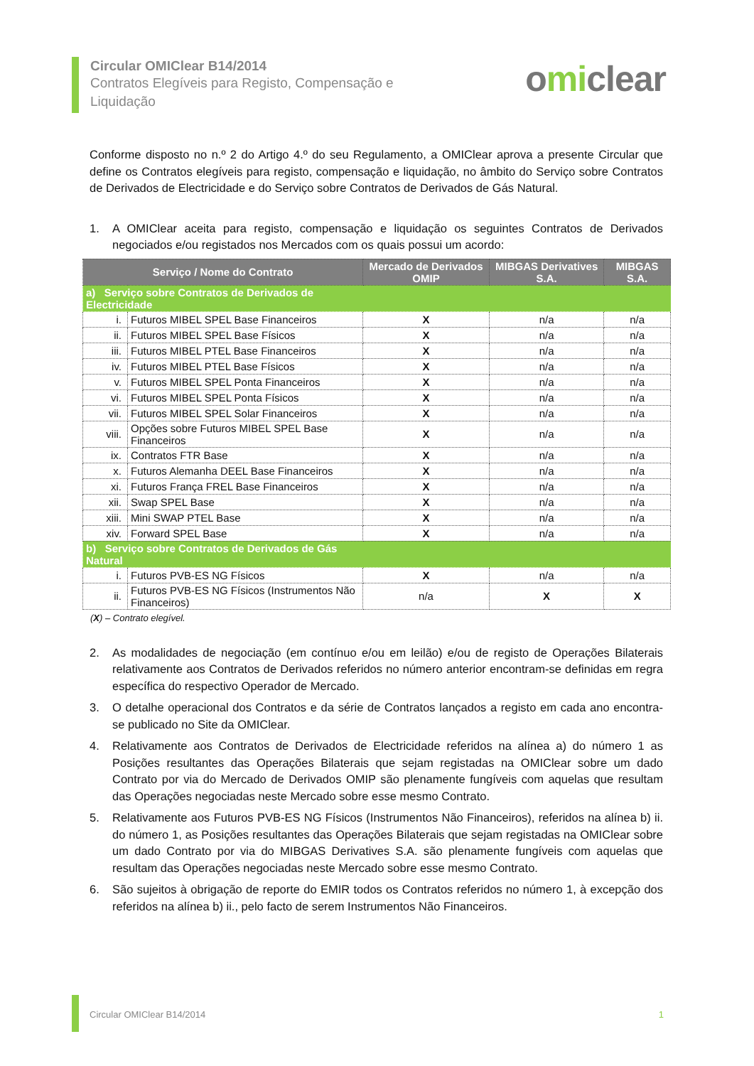Circular OMIClear B14/2014
Contratos Elegíveis para Registo, Compensação e Liquidação
omiclear
Conforme disposto no n.º 2 do Artigo 4.º do seu Regulamento, a OMIClear aprova a presente Circular que define os Contratos elegíveis para registo, compensação e liquidação, no âmbito do Serviço sobre Contratos de Derivados de Electricidade e do Serviço sobre Contratos de Derivados de Gás Natural.
1. A OMIClear aceita para registo, compensação e liquidação os seguintes Contratos de Derivados negociados e/ou registados nos Mercados com os quais possui um acordo:
| Serviço / Nome do Contrato | | Mercado de Derivados OMIP | MIBGAS Derivatives S.A. | MIBGAS S.A. |
| --- | --- | --- | --- | --- |
| a) Serviço sobre Contratos de Derivados de Electricidade | | | | |
| i. | Futuros MIBEL SPEL Base Financeiros | X | n/a | n/a |
| ii. | Futuros MIBEL SPEL Base Físicos | X | n/a | n/a |
| iii. | Futuros MIBEL PTEL Base Financeiros | X | n/a | n/a |
| iv. | Futuros MIBEL PTEL Base Físicos | X | n/a | n/a |
| v. | Futuros MIBEL SPEL Ponta Financeiros | X | n/a | n/a |
| vi. | Futuros MIBEL SPEL Ponta Físicos | X | n/a | n/a |
| vii. | Futuros MIBEL SPEL Solar Financeiros | X | n/a | n/a |
| viii. | Opções sobre Futuros MIBEL SPEL Base Financeiros | X | n/a | n/a |
| ix. | Contratos FTR Base | X | n/a | n/a |
| x. | Futuros Alemanha DEEL Base Financeiros | X | n/a | n/a |
| xi. | Futuros França FREL Base Financeiros | X | n/a | n/a |
| xii. | Swap SPEL Base | X | n/a | n/a |
| xiii. | Mini SWAP PTEL Base | X | n/a | n/a |
| xiv. | Forward SPEL Base | X | n/a | n/a |
| b) Serviço sobre Contratos de Derivados de Gás Natural | | | | |
| i. | Futuros PVB-ES NG Físicos | X | n/a | n/a |
| ii. | Futuros PVB-ES NG Físicos (Instrumentos Não Financeiros) | n/a | X | X |
(X) – Contrato elegível.
2. As modalidades de negociação (em contínuo e/ou em leilão) e/ou de registo de Operações Bilaterais relativamente aos Contratos de Derivados referidos no número anterior encontram-se definidas em regra específica do respectivo Operador de Mercado.
3. O detalhe operacional dos Contratos e da série de Contratos lançados a registo em cada ano encontra-se publicado no Site da OMIClear.
4. Relativamente aos Contratos de Derivados de Electricidade referidos na alínea a) do número 1 as Posições resultantes das Operações Bilaterais que sejam registadas na OMIClear sobre um dado Contrato por via do Mercado de Derivados OMIP são plenamente fungíveis com aquelas que resultam das Operações negociadas neste Mercado sobre esse mesmo Contrato.
5. Relativamente aos Futuros PVB-ES NG Físicos (Instrumentos Não Financeiros), referidos na alínea b) ii. do número 1, as Posições resultantes das Operações Bilaterais que sejam registadas na OMIClear sobre um dado Contrato por via do MIBGAS Derivatives S.A. são plenamente fungíveis com aquelas que resultam das Operações negociadas neste Mercado sobre esse mesmo Contrato.
6. São sujeitos à obrigação de reporte do EMIR todos os Contratos referidos no número 1, à excepção dos referidos na alínea b) ii., pelo facto de serem Instrumentos Não Financeiros.
Circular OMIClear B14/2014 1